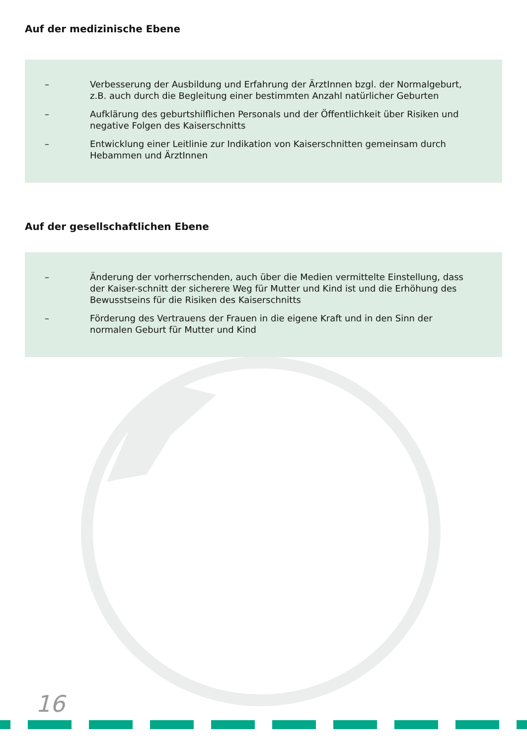Auf der medizinische Ebene
– Verbesserung der Ausbildung und Erfahrung der ÄrztInnen bzgl. der Normalgeburt, z.B. auch durch die Begleitung einer bestimmten Anzahl natürlicher Geburten
– Aufklärung des geburtshilflichen Personals und der Öffentlichkeit über Risiken und negative Folgen des Kaiserschnitts
– Entwicklung einer Leitlinie zur Indikation von Kaiserschnitten gemeinsam durch Hebammen und ÄrztInnen
Auf der gesellschaftlichen Ebene
– Änderung der vorherrschenden, auch über die Medien vermittelte Einstellung, dass der Kaiser-schnitt der sicherere Weg für Mutter und Kind ist und die Erhöhung des Bewusstseins für die Risiken des Kaiserschnitts
– Förderung des Vertrauens der Frauen in die eigene Kraft und in den Sinn der normalen Geburt für Mutter und Kind
16